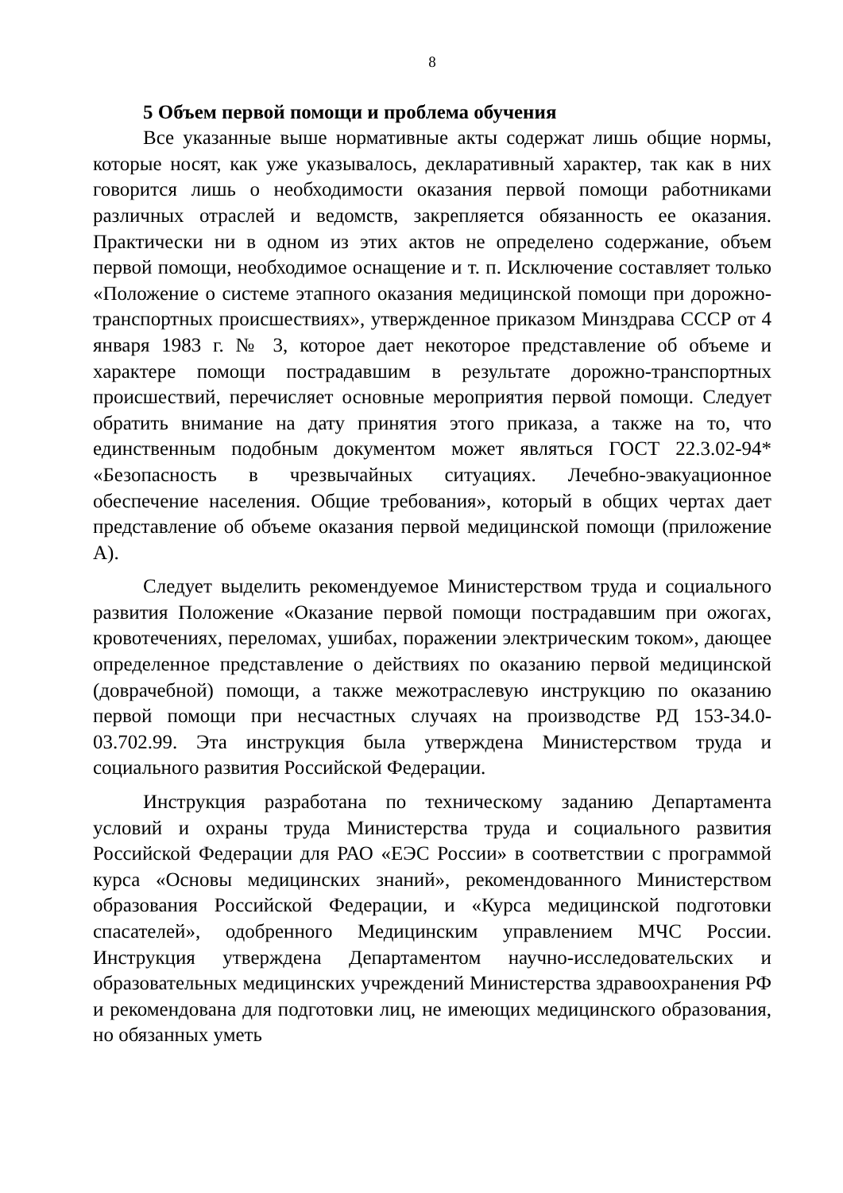8
5 Объем первой помощи и проблема обучения
Все указанные выше нормативные акты содержат лишь общие нормы, которые носят, как уже указывалось, декларативный характер, так как в них говорится лишь о необходимости оказания первой помощи работниками различных отраслей и ведомств, закрепляется обязанность ее оказания. Практически ни в одном из этих актов не определено содержание, объем первой помощи, необходимое оснащение и т. п. Исключение составляет только «Положение о системе этапного оказания медицинской помощи при дорожно-транспортных происшествиях», утвержденное приказом Минздрава СССР от 4 января 1983 г. № 3, которое дает некоторое представление об объеме и характере помощи пострадавшим в результате дорожно-транспортных происшествий, перечисляет основные мероприятия первой помощи. Следует обратить внимание на дату принятия этого приказа, а также на то, что единственным подобным документом может являться ГОСТ 22.3.02-94* «Безопасность в чрезвычайных ситуациях. Лечебно-эвакуационное обеспечение населения. Общие требования», который в общих чертах дает представление об объеме оказания первой медицинской помощи (приложение А).
Следует выделить рекомендуемое Министерством труда и социального развития Положение «Оказание первой помощи пострадавшим при ожогах, кровотечениях, переломах, ушибах, поражении электрическим током», дающее определенное представление о действиях по оказанию первой медицинской (доврачебной) помощи, а также межотраслевую инструкцию по оказанию первой помощи при несчастных случаях на производстве РД 153-34.0-03.702.99. Эта инструкция была утверждена Министерством труда и социального развития Российской Федерации.
Инструкция разработана по техническому заданию Департамента условий и охраны труда Министерства труда и социального развития Российской Федерации для РАО «ЕЭС России» в соответствии с программой курса «Основы медицинских знаний», рекомендованного Министерством образования Российской Федерации, и «Курса медицинской подготовки спасателей», одобренного Медицинским управлением МЧС России. Инструкция утверждена Департаментом научно-исследовательских и образовательных медицинских учреждений Министерства здравоохранения РФ и рекомендована для подготовки лиц, не имеющих медицинского образования, но обязанных уметь